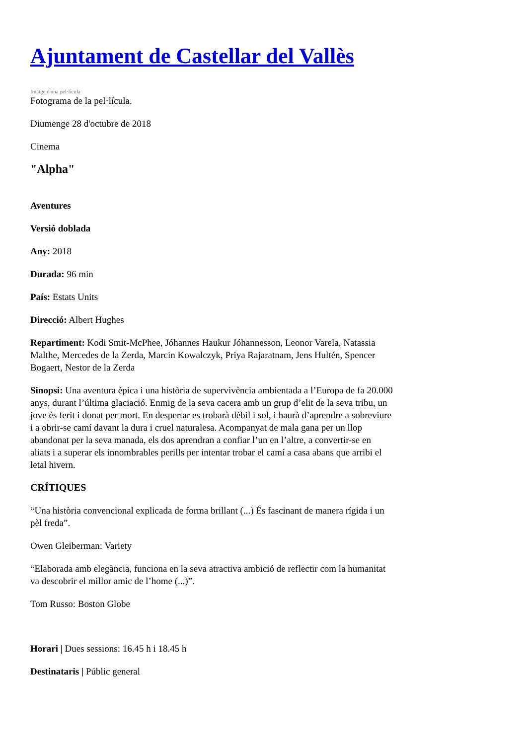Ajuntament de Castellar del Vallès
Imatge d'una pel·lícula
Fotograma de la pel·lícula.
Diumenge 28 d'octubre de 2018
Cinema
"Alpha"
Aventures
Versió doblada
Any: 2018
Durada: 96 min
País: Estats Units
Direcció: Albert Hughes
Repartiment: Kodi Smit-McPhee, Jóhannes Haukur Jóhannesson, Leonor Varela, Natassia Malthe, Mercedes de la Zerda, Marcin Kowalczyk, Priya Rajaratnam, Jens Hultén, Spencer Bogaert, Nestor de la Zerda
Sinopsi: Una aventura èpica i una història de supervivència ambientada a l’Europa de fa 20.000 anys, durant l’última glaciació. Enmig de la seva cacera amb un grup d’elit de la seva tribu, un jove és ferit i donat per mort. En despertar es trobarà dèbil i sol, i haurà d’aprendre a sobreviure i a obrir-se camí davant la dura i cruel naturalesa. Acompanyat de mala gana per un llop abandonat per la seva manada, els dos aprendran a confiar l’un en l’altre, a convertir-se en aliats i a superar els innombrables perills per intentar trobar el camí a casa abans que arribi el letal hivern.
CRÍTIQUES
“Una història convencional explicada de forma brillant (...) És fascinant de manera rígida i un pèl freda”.
Owen Gleiberman: Variety
“Elaborada amb elegància, funciona en la seva atractiva ambició de reflectir com la humanitat va descobrir el millor amic de l’home (...)”.
Tom Russo: Boston Globe
Horari | Dues sessions: 16.45 h i 18.45 h
Destinataris | Públic general